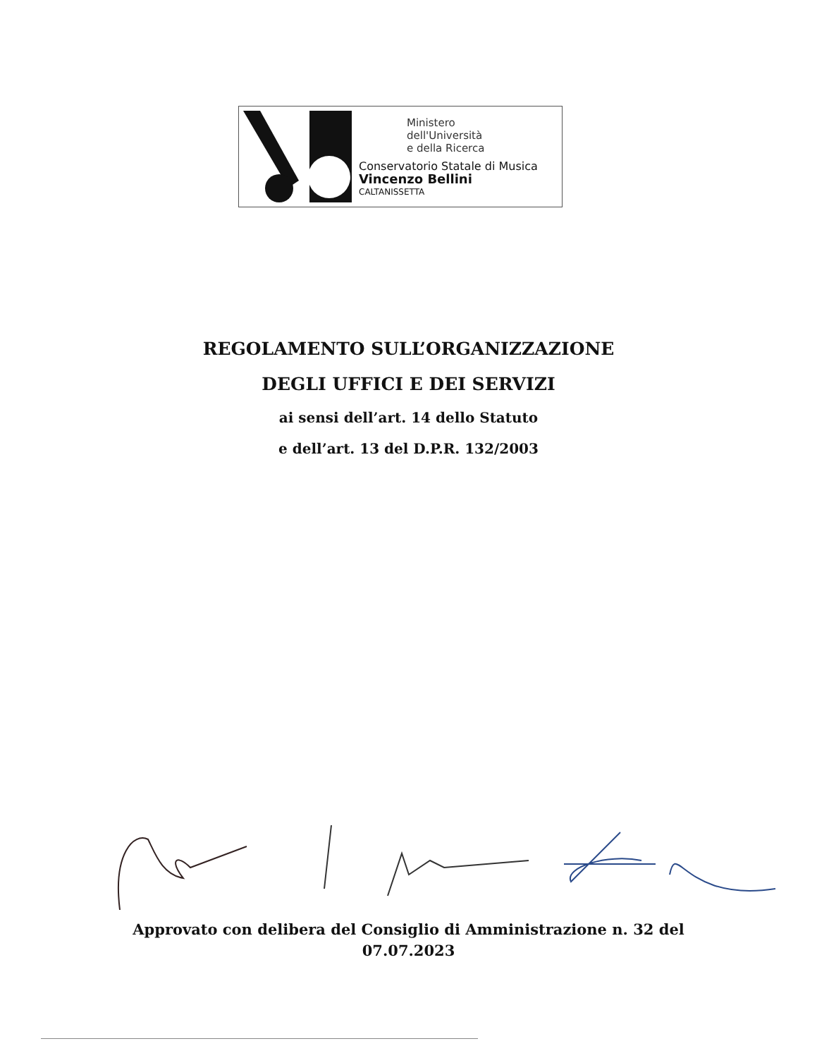Ministero
dell'Università
e della Ricerca
Conservatorio Statale di Musica
Vincenzo Bellini
CALTANISSETTA
REGOLAMENTO SULL’ORGANIZZAZIONE
DEGLI UFFICI E DEI SERVIZI
ai sensi dell’art. 14 dello Statuto
e dell’art. 13 del D.P.R. 132/2003
Approvato con delibera del Consiglio di Amministrazione n. 32 del
07.07.2023